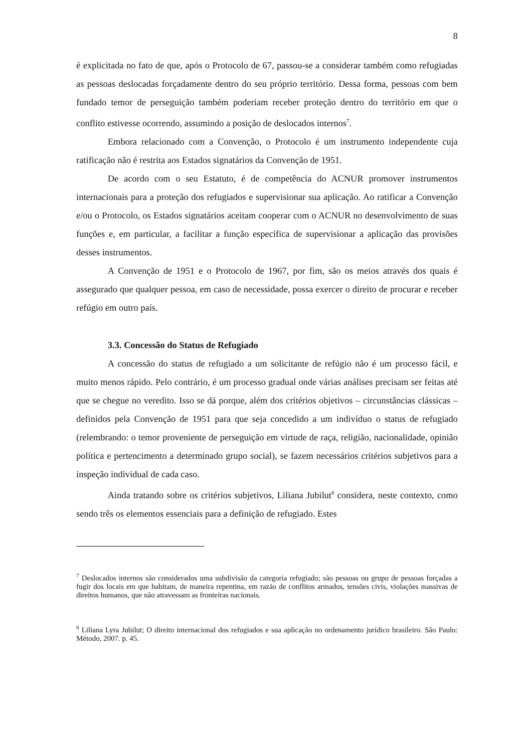8
é explicitada no fato de que, após o Protocolo de 67, passou-se a considerar também como refugiadas as pessoas deslocadas forçadamente dentro do seu próprio território. Dessa forma, pessoas com bem fundado temor de perseguição também poderiam receber proteção dentro do território em que o conflito estivesse ocorrendo, assumindo a posição de deslocados internos<sup>7</sup>.
Embora relacionado com a Convenção, o Protocolo é um instrumento independente cuja ratificação não é restrita aos Estados signatários da Convenção de 1951.
De acordo com o seu Estatuto, é de competência do ACNUR promover instrumentos internacionais para a proteção dos refugiados e supervisionar sua aplicação. Ao ratificar a Convenção e/ou o Protocolo, os Estados signatários aceitam cooperar com o ACNUR no desenvolvimento de suas funções e, em particular, a facilitar a função específica de supervisionar a aplicação das provisões desses instrumentos.
A Convenção de 1951 e o Protocolo de 1967, por fim, são os meios através dos quais é assegurado que qualquer pessoa, em caso de necessidade, possa exercer o direito de procurar e receber refúgio em outro país.
3.3. Concessão do Status de Refugiado
A concessão do status de refugiado a um solicitante de refúgio não é um processo fácil, e muito menos rápido. Pelo contrário, é um processo gradual onde várias análises precisam ser feitas até que se chegue no veredito. Isso se dá porque, além dos critérios objetivos – circunstâncias clássicas – definidos pela Convenção de 1951 para que seja concedido a um indivíduo o status de refugiado (relembrando: o temor proveniente de perseguição em virtude de raça, religião, nacionalidade, opinião política e pertencimento a determinado grupo social), se fazem necessários critérios subjetivos para a inspeção individual de cada caso.
Ainda tratando sobre os critérios subjetivos, Liliana Jubilut<sup>8</sup> considera, neste contexto, como sendo três os elementos essenciais para a definição de refugiado. Estes
<sup>7</sup> Deslocados internos são considerados uma subdivisão da categoria refugiado; são pessoas ou grupo de pessoas forçadas a fugir dos locais em que habitam, de maneira repentina, em razão de conflitos armados, tensões civis, violações massivas de direitos humanos, que não atravessam as fronteiras nacionais.
<sup>8</sup> Liliana Lyra Jubilut; O direito internacional dos refugiados e sua aplicação no ordenamento jurídico brasileiro. São Paulo: Método, 2007. p. 45.